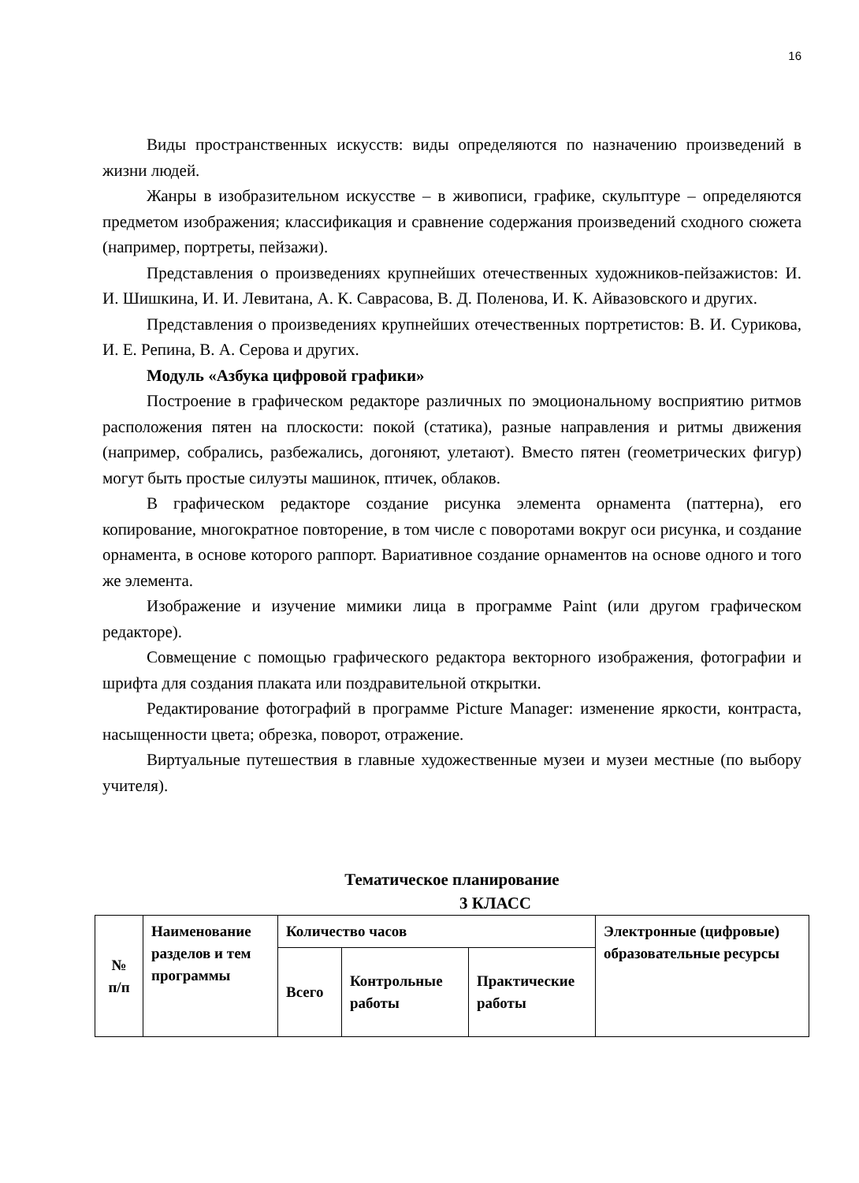16
Виды пространственных искусств: виды определяются по назначению произведений в жизни людей.
Жанры в изобразительном искусстве – в живописи, графике, скульптуре – определяются предметом изображения; классификация и сравнение содержания произведений сходного сюжета (например, портреты, пейзажи).
Представления о произведениях крупнейших отечественных художников-пейзажистов: И. И. Шишкина, И. И. Левитана, А. К. Саврасова, В. Д. Поленова, И. К. Айвазовского и других.
Представления о произведениях крупнейших отечественных портретистов: В. И. Сурикова, И. Е. Репина, В. А. Серова и других.
Модуль «Азбука цифровой графики»
Построение в графическом редакторе различных по эмоциональному восприятию ритмов расположения пятен на плоскости: покой (статика), разные направления и ритмы движения (например, собрались, разбежались, догоняют, улетают). Вместо пятен (геометрических фигур) могут быть простые силуэты машинок, птичек, облаков.
В графическом редакторе создание рисунка элемента орнамента (паттерна), его копирование, многократное повторение, в том числе с поворотами вокруг оси рисунка, и создание орнамента, в основе которого раппорт. Вариативное создание орнаментов на основе одного и того же элемента.
Изображение и изучение мимики лица в программе Paint (или другом графическом редакторе).
Совмещение с помощью графического редактора векторного изображения, фотографии и шрифта для создания плаката или поздравительной открытки.
Редактирование фотографий в программе Picture Manager: изменение яркости, контраста, насыщенности цвета; обрезка, поворот, отражение.
Виртуальные путешествия в главные художественные музеи и музеи местные (по выбору учителя).
Тематическое планирование
3 КЛАСС
| № п/п | Наименование разделов и тем программы | Количество часов | | | Электронные (цифровые) образовательные ресурсы |
| | | Всего | Контрольные работы | Практические работы | |